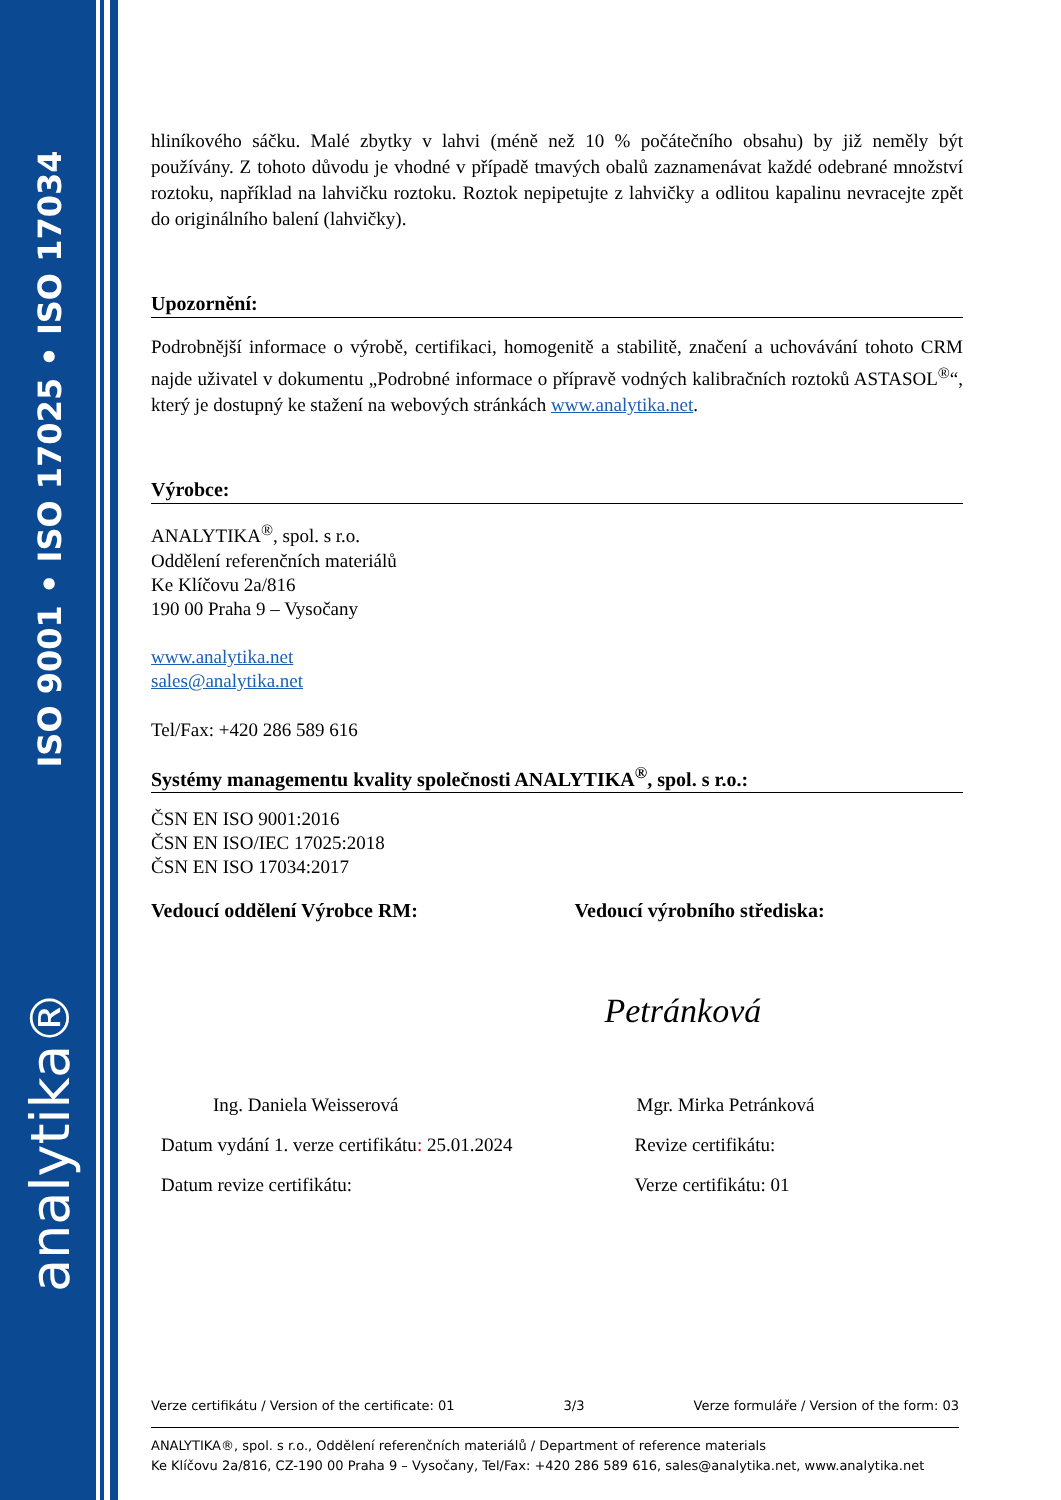ISO 9001 • ISO 17025 • ISO 17034
analytika®
hliníkového sáčku. Malé zbytky v lahvi (méně než 10 % počátečního obsahu) by již neměly být používány. Z tohoto důvodu je vhodné v případě tmavých obalů zaznamenávat každé odebrané množství roztoku, například na lahvičku roztoku. Roztok nepipetujte z lahvičky a odlitou kapalinu nevracejte zpět do originálního balení (lahvičky).
Upozornění:
Podrobnější informace o výrobě, certifikaci, homogenitě a stabilitě, značení a uchovávání tohoto CRM najde uživatel v dokumentu „Podrobné informace o přípravě vodných kalibračních roztoků ASTASOL<sup>®</sup>“, který je dostupný ke stažení na webových stránkách www.analytika.net.
Výrobce:
ANALYTIKA<sup>®</sup>, spol. s r.o.
Oddělení referenčních materiálů
Ke Klíčovu 2a/816
190 00 Praha 9 – Vysočany
www.analytika.net
sales@analytika.net
Tel/Fax: +420 286 589 616
Systémy managementu kvality společnosti ANALYTIKA<sup>®</sup>, spol. s r.o.:
ČSN EN ISO 9001:2016
ČSN EN ISO/IEC 17025:2018
ČSN EN ISO 17034:2017
Vedoucí oddělení Výrobce RM:
Ing. Daniela Weisserová
Datum vydání 1. verze certifikátu: 25.01.2024
Datum revize certifikátu:
Vedoucí výrobního střediska:
Petránková
Mgr. Mirka Petránková
Revize certifikátu:
Verze certifikátu: 01
Verze certifikátu / Version of the certificate: 01 3/3 Verze formuláře / Version of the form: 03
ANALYTIKA®, spol. s r.o., Oddělení referenčních materiálů / Department of reference materials
Ke Klíčovu 2a/816, CZ-190 00 Praha 9 – Vysočany, Tel/Fax: +420 286 589 616, sales@analytika.net, www.analytika.net